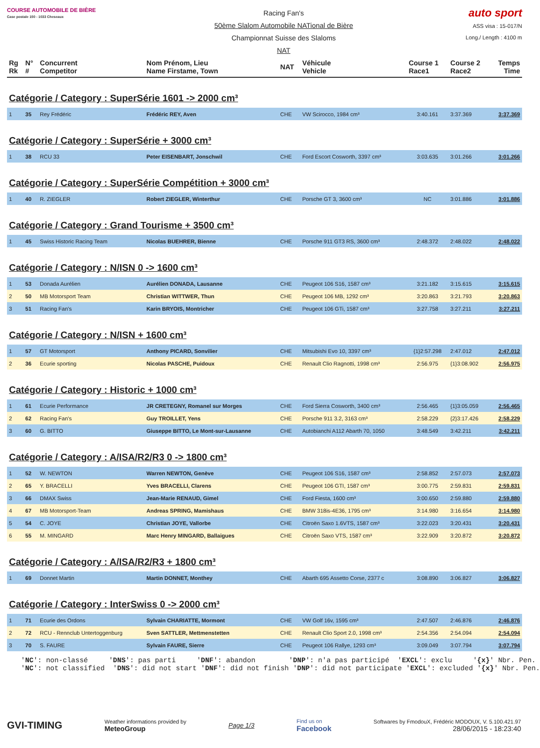COURSE AUTOMOBILE DE BIÈRE
Case postale 150 - 1033 Cheseaux
Racing Fan's
50ème Slalom Automobile NATional de Bière
Championnat Suisse des Slaloms
NAT
auto sport
ASS visa : 15-017/N
Long./ Length : 4100 m
| Rg Rk | N° # | Concurrent Competitor | Nom Prénom, Lieu Name Firstame, Town | NAT | Véhicule Vehicle | Course 1 Race1 | Course 2 Race2 | Temps Time |
| --- | --- | --- | --- | --- | --- | --- | --- | --- |
| Catégorie / Category : SuperSérie 1601 -> 2000 cm³ | | | | | | | | |
| 1 | 35 | Rey Frédéric | Frédéric REY, Aven | CHE | VW Scirocco, 1984 cm³ | 3:40.161 | 3:37.369 | 3:37.369 |
| Catégorie / Category : SuperSérie + 3000 cm³ | | | | | | | | |
| 1 | 38 | RCU 33 | Peter EISENBART, Jonschwil | CHE | Ford Escort Cosworth, 3397 cm³ | 3:03.635 | 3:01.266 | 3:01.266 |
| Catégorie / Category : SuperSérie Compétition + 3000 cm³ | | | | | | | | |
| 1 | 40 | R. ZIEGLER | Robert ZIEGLER, Winterthur | CHE | Porsche GT 3, 3600 cm³ | NC | 3:01.886 | 3:01.886 |
| Catégorie / Category : Grand Tourisme + 3500 cm³ | | | | | | | | |
| 1 | 45 | Swiss Historic Racing Team | Nicolas BUEHRER, Bienne | CHE | Porsche 911 GT3 RS, 3600 cm³ | 2:48.372 | 2:48.022 | 2:48.022 |
| Catégorie / Category : N/ISN 0 -> 1600 cm³ | | | | | | | | |
| 1 | 53 | Donada Aurélien | Aurélien DONADA, Lausanne | CHE | Peugeot 106 S16, 1587 cm³ | 3:21.182 | 3:15.615 | 3:15.615 |
| 2 | 50 | MB Motorsport Team | Christian WITTWER, Thun | CHE | Peugeot 106 MB, 1292 cm³ | 3:20.863 | 3:21.793 | 3:20.863 |
| 3 | 51 | Racing Fan's | Karin BRYOIS, Montricher | CHE | Peugeot 106 GTi, 1587 cm³ | 3:27.758 | 3:27.211 | 3:27.211 |
| Catégorie / Category : N/ISN + 1600 cm³ | | | | | | | | |
| 1 | 57 | GT Motorsport | Anthony PICARD, Sonvilier | CHE | Mitsubishi Evo 10, 3397 cm³ | {1}2:57.298 | 2:47.012 | 2:47.012 |
| 2 | 36 | Ecurie sporting | Nicolas PASCHE, Puidoux | CHE | Renault Clio Ragnotti, 1998 cm³ | 2:56.975 | {1}3:08.902 | 2:56.975 |
| Catégorie / Category : Historic + 1000 cm³ | | | | | | | | |
| 1 | 61 | Ecurie Performance | JR CRETEGNY, Romanel sur Morges | CHE | Ford Sierra Cosworth, 3400 cm³ | 2:56.465 | {1}3:05.059 | 2:56.465 |
| 2 | 62 | Racing Fan's | Guy TROILLET, Yens | CHE | Porsche 911 3.2, 3163 cm³ | 2:58.229 | {2}3:17.426 | 2:58.229 |
| 3 | 60 | G. BITTO | Giuseppe BITTO, Le Mont-sur-Lausanne | CHE | Autobianchi A112 Abarth 70, 1050 | 3:48.549 | 3:42.211 | 3:42.211 |
| Catégorie / Category : A/ISA/R2/R3 0 -> 1800 cm³ | | | | | | | | |
| 1 | 52 | W. NEWTON | Warren NEWTON, Genève | CHE | Peugeot 106 S16, 1587 cm³ | 2:58.852 | 2:57.073 | 2:57.073 |
| 2 | 65 | Y. BRACELLI | Yves BRACELLI, Clarens | CHE | Peugeot 106 GTI, 1587 cm³ | 3:00.775 | 2:59.831 | 2:59.831 |
| 3 | 66 | DMAX Swiss | Jean-Marie RENAUD, Gimel | CHE | Ford Fiesta, 1600 cm³ | 3:00.650 | 2:59.880 | 2:59.880 |
| 4 | 67 | MB Motorsport-Team | Andreas SPRING, Mamishaus | CHE | BMW 318is-4E36, 1795 cm³ | 3:14.980 | 3:16.654 | 3:14.980 |
| 5 | 54 | C. JOYE | Christian JOYE, Vallorbe | CHE | Citroën Saxo 1.6VTS, 1587 cm³ | 3:22.023 | 3:20.431 | 3:20.431 |
| 6 | 55 | M. MINGARD | Marc Henry MINGARD, Ballaigues | CHE | Citroën Saxo VTS, 1587 cm³ | 3:22.909 | 3:20.872 | 3:20.872 |
| Catégorie / Category : A/ISA/R2/R3 + 1800 cm³ | | | | | | | | |
| 1 | 69 | Donnet Martin | Martin DONNET, Monthey | CHE | Abarth 695 Assetto Corse, 2377 c | 3:08.890 | 3:06.827 | 3:06.827 |
| Catégorie / Category : InterSwiss 0 -> 2000 cm³ | | | | | | | | |
| 1 | 71 | Ecurie des Ordons | Sylvain CHARIATTE, Mormont | CHE | VW Golf 16v, 1595 cm³ | 2:47.507 | 2:46.876 | 2:46.876 |
| 2 | 72 | RCU - Rennclub Untertoggenburg | Sven SATTLER, Mettmenstetten | CHE | Renault Clio Sport 2.0, 1998 cm³ | 2:54.356 | 2:54.094 | 2:54.094 |
| 3 | 70 | S. FAURE | Sylvain FAURE, Sierre | CHE | Peugeot 106 Rallye, 1293 cm³ | 3:09.049 | 3:07.794 | 3:07.794 |
'NC': non-classé 'DNS': pas parti 'DNF': abandon 'DNP': n'a pas participé 'EXCL': exclu '{x}' Nbr. Pen. 'NC': not classified 'DNS': did not start 'DNF': did not finish 'DNP': did not participate 'EXCL': excluded '{x}' Nbr. Pen.
GVI-TIMING
Weather informations provided by
MeteoGroup
Page 1/3
Find us on
Facebook
Softwares by FmodouX, Frédéric MODOUX, V. 5.100.421.97
28/06/2015 - 18:23:40